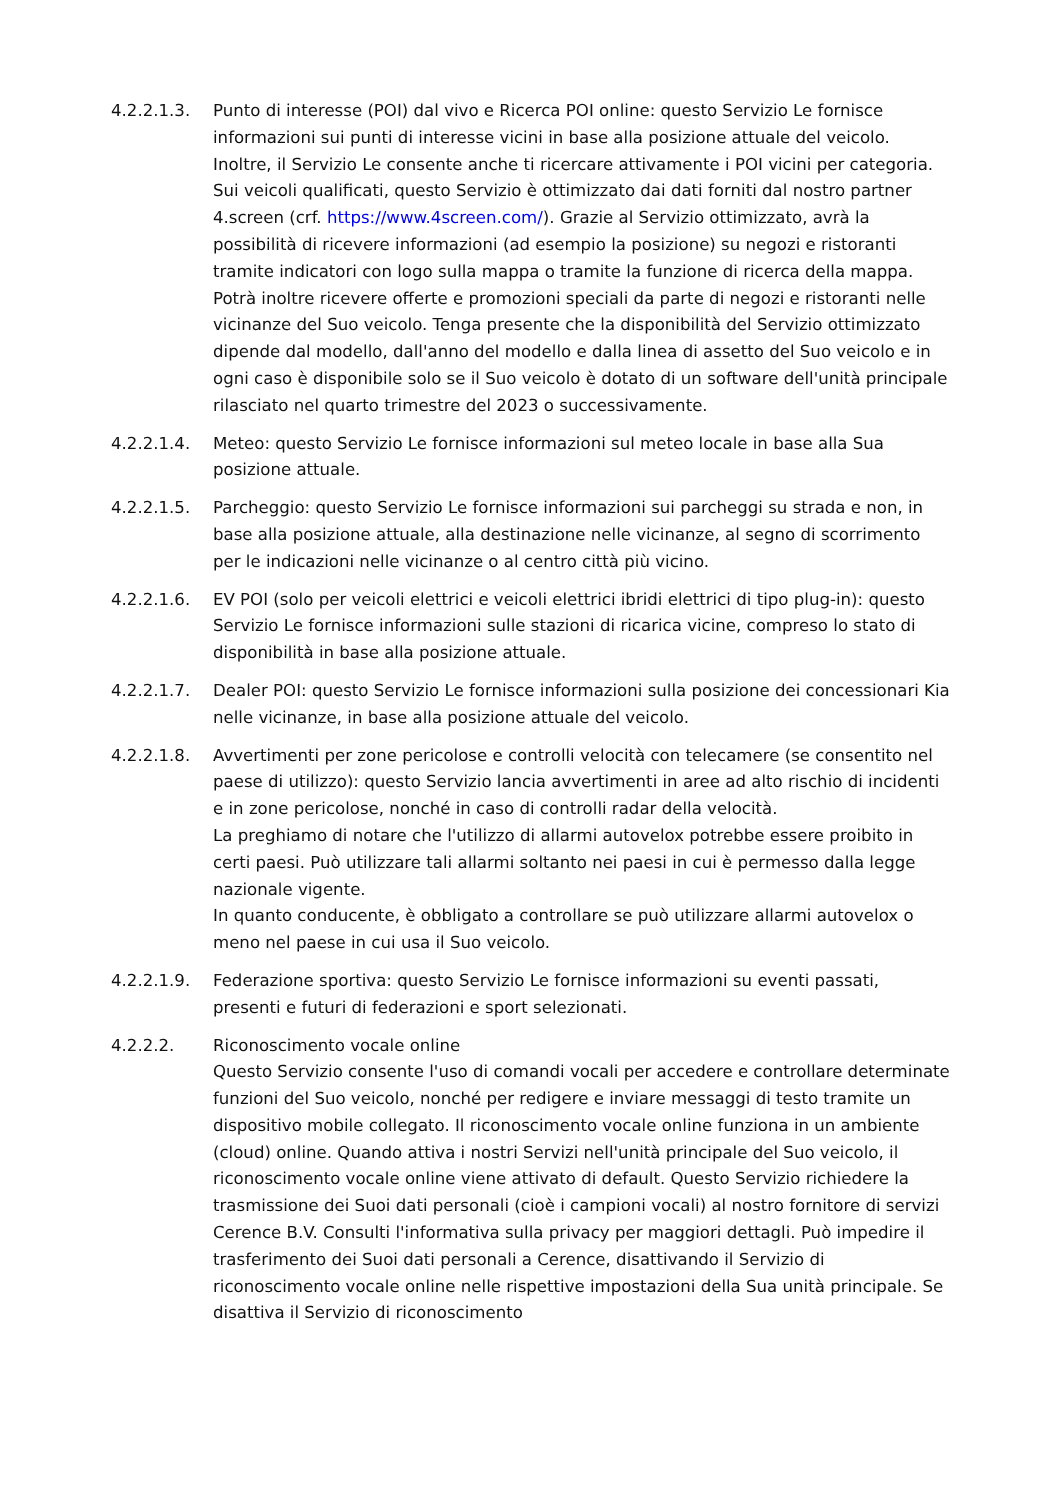4.2.2.1.3. Punto di interesse (POI) dal vivo e Ricerca POI online: questo Servizio Le fornisce informazioni sui punti di interesse vicini in base alla posizione attuale del veicolo. Inoltre, il Servizio Le consente anche ti ricercare attivamente i POI vicini per categoria.
Sui veicoli qualificati, questo Servizio è ottimizzato dai dati forniti dal nostro partner 4.screen (crf. https://www.4screen.com/). Grazie al Servizio ottimizzato, avrà la possibilità di ricevere informazioni (ad esempio la posizione) su negozi e ristoranti tramite indicatori con logo sulla mappa o tramite la funzione di ricerca della mappa. Potrà inoltre ricevere offerte e promozioni speciali da parte di negozi e ristoranti nelle vicinanze del Suo veicolo. Tenga presente che la disponibilità del Servizio ottimizzato dipende dal modello, dall'anno del modello e dalla linea di assetto del Suo veicolo e in ogni caso è disponibile solo se il Suo veicolo è dotato di un software dell'unità principale rilasciato nel quarto trimestre del 2023 o successivamente.
4.2.2.1.4. Meteo: questo Servizio Le fornisce informazioni sul meteo locale in base alla Sua posizione attuale.
4.2.2.1.5. Parcheggio: questo Servizio Le fornisce informazioni sui parcheggi su strada e non, in base alla posizione attuale, alla destinazione nelle vicinanze, al segno di scorrimento per le indicazioni nelle vicinanze o al centro città più vicino.
4.2.2.1.6. EV POI (solo per veicoli elettrici e veicoli elettrici ibridi elettrici di tipo plug-in): questo Servizio Le fornisce informazioni sulle stazioni di ricarica vicine, compreso lo stato di disponibilità in base alla posizione attuale.
4.2.2.1.7. Dealer POI: questo Servizio Le fornisce informazioni sulla posizione dei concessionari Kia nelle vicinanze, in base alla posizione attuale del veicolo.
4.2.2.1.8. Avvertimenti per zone pericolose e controlli velocità con telecamere (se consentito nel paese di utilizzo): questo Servizio lancia avvertimenti in aree ad alto rischio di incidenti e in zone pericolose, nonché in caso di controlli radar della velocità.
La preghiamo di notare che l'utilizzo di allarmi autovelox potrebbe essere proibito in certi paesi. Può utilizzare tali allarmi soltanto nei paesi in cui è permesso dalla legge nazionale vigente.
In quanto conducente, è obbligato a controllare se può utilizzare allarmi autovelox o meno nel paese in cui usa il Suo veicolo.
4.2.2.1.9. Federazione sportiva: questo Servizio Le fornisce informazioni su eventi passati, presenti e futuri di federazioni e sport selezionati.
4.2.2.2. Riconoscimento vocale online
Questo Servizio consente l'uso di comandi vocali per accedere e controllare determinate funzioni del Suo veicolo, nonché per redigere e inviare messaggi di testo tramite un dispositivo mobile collegato. Il riconoscimento vocale online funziona in un ambiente (cloud) online. Quando attiva i nostri Servizi nell'unità principale del Suo veicolo, il riconoscimento vocale online viene attivato di default. Questo Servizio richiedere la trasmissione dei Suoi dati personali (cioè i campioni vocali) al nostro fornitore di servizi Cerence B.V. Consulti l'informativa sulla privacy per maggiori dettagli. Può impedire il trasferimento dei Suoi dati personali a Cerence, disattivando il Servizio di riconoscimento vocale online nelle rispettive impostazioni della Sua unità principale. Se disattiva il Servizio di riconoscimento